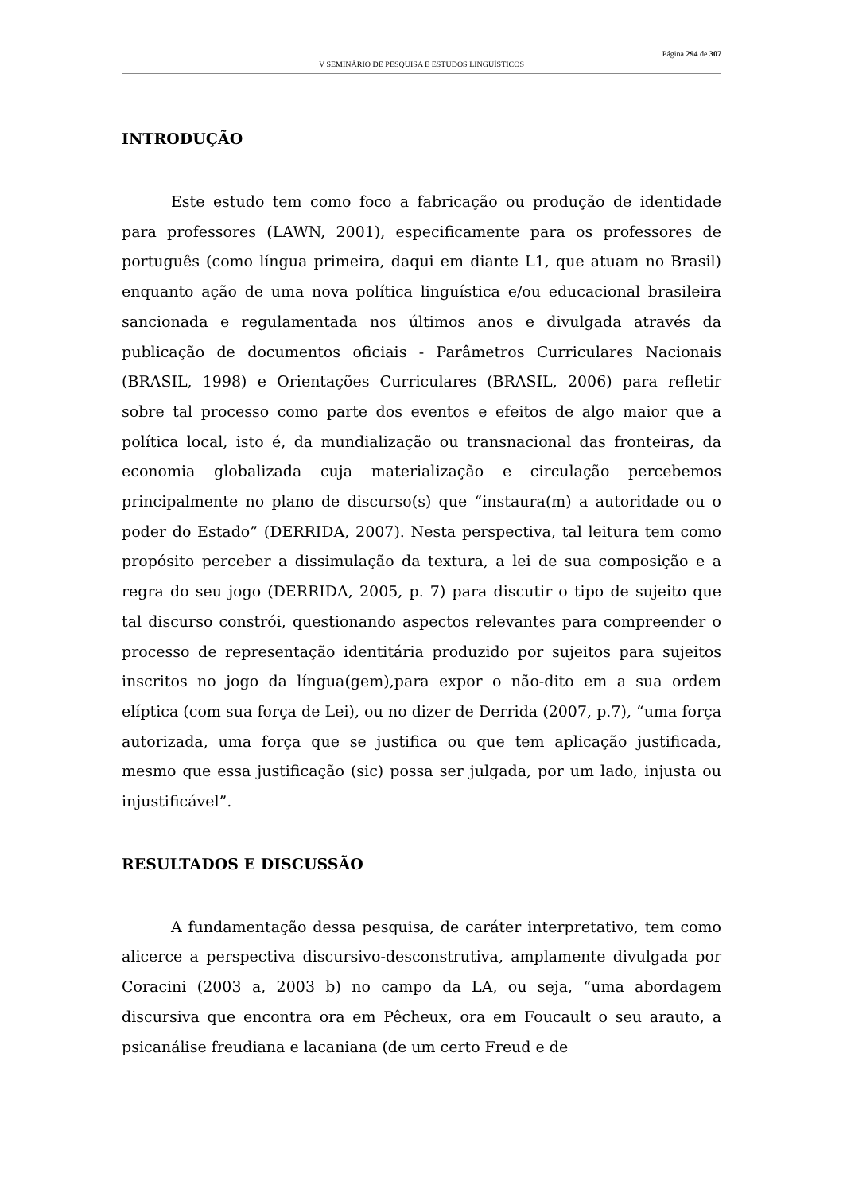Página 294 de 307
V SEMINÁRIO DE PESQUISA E ESTUDOS LINGUÍSTICOS
INTRODUÇÃO
Este estudo tem como foco a fabricação ou produção de identidade para professores (LAWN, 2001), especificamente para os professores de português (como língua primeira, daqui em diante L1, que atuam no Brasil) enquanto ação de uma nova política linguística e/ou educacional brasileira sancionada e regulamentada nos últimos anos e divulgada através da publicação de documentos oficiais - Parâmetros Curriculares Nacionais (BRASIL, 1998) e Orientações Curriculares (BRASIL, 2006) para refletir sobre tal processo como parte dos eventos e efeitos de algo maior que a política local, isto é, da mundialização ou transnacional das fronteiras, da economia globalizada cuja materialização e circulação percebemos principalmente no plano de discurso(s) que “instaura(m) a autoridade ou o poder do Estado” (DERRIDA, 2007). Nesta perspectiva, tal leitura tem como propósito perceber a dissimulação da textura, a lei de sua composição e a regra do seu jogo (DERRIDA, 2005, p. 7) para discutir o tipo de sujeito que tal discurso constrói, questionando aspectos relevantes para compreender o processo de representação identitária produzido por sujeitos para sujeitos inscritos no jogo da língua(gem),para expor o não-dito em a sua ordem elíptica (com sua força de Lei), ou no dizer de Derrida (2007, p.7), “uma força autorizada, uma força que se justifica ou que tem aplicação justificada, mesmo que essa justificação (sic) possa ser julgada, por um lado, injusta ou injustificável”.
RESULTADOS E DISCUSSÃO
A fundamentação dessa pesquisa, de caráter interpretativo, tem como alicerce a perspectiva discursivo-desconstrutiva, amplamente divulgada por Coracini (2003 a, 2003 b) no campo da LA, ou seja, “uma abordagem discursiva que encontra ora em Pêcheux, ora em Foucault o seu arauto, a psicanálise freudiana e lacaniana (de um certo Freud e de